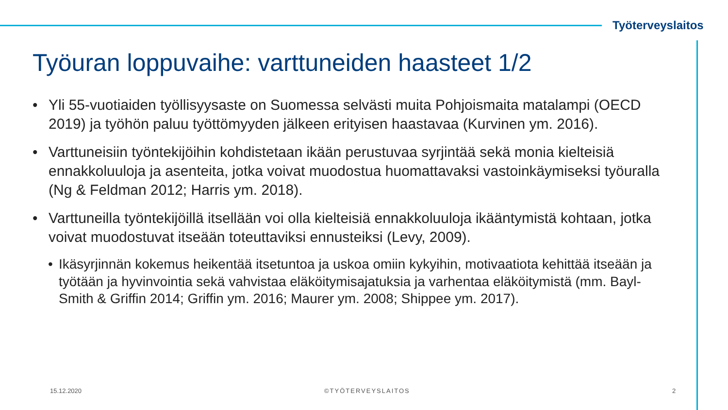Työterveyslaitos
Työuran loppuvaihe: varttuneiden haasteet 1/2
• Yli 55-vuotiaiden työllisyysaste on Suomessa selvästi muita Pohjoismaita matalampi (OECD 2019) ja työhön paluu työttömyyden jälkeen erityisen haastavaa (Kurvinen ym. 2016).
• Varttuneisiin työntekijöihin kohdistetaan ikään perustuvaa syrjintää sekä monia kielteisiä ennakkoluuloja ja asenteita, jotka voivat muodostua huomattavaksi vastoinkäymiseksi työuralla (Ng & Feldman 2012; Harris ym. 2018).
• Varttuneilla työntekijöillä itsellään voi olla kielteisiä ennakkoluuloja ikääntymistä kohtaan, jotka voivat muodostuvat itseään toteuttaviksi ennusteiksi (Levy, 2009).
• Ikäsyrjinnän kokemus heikentää itsetuntoa ja uskoa omiin kykyihin, motivaatiota kehittää itseään ja työtään ja hyvinvointia sekä vahvistaa eläköitymisajatuksia ja varhentaa eläköitymistä (mm. Bayl-Smith & Griffin 2014; Griffin ym. 2016; Maurer ym. 2008; Shippee ym. 2017).
15.12.2020 ©TYÖTERVEYSLAITOS 2